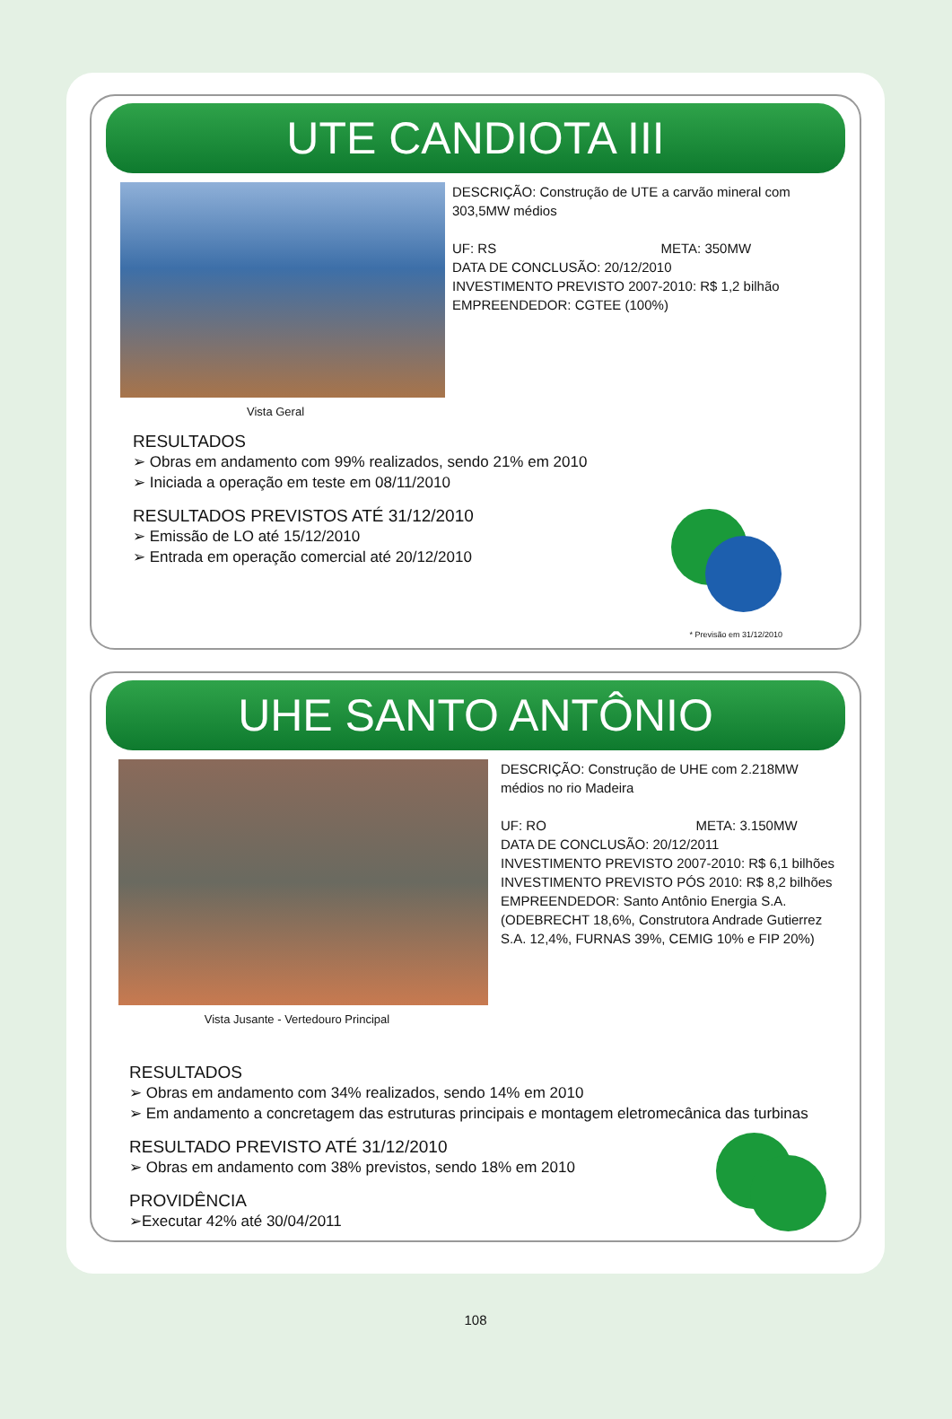UTE CANDIOTA III
Vista Geral
DESCRIÇÃO: Construção de UTE a carvão mineral com 303,5MW médios
UF: RS META: 350MW
DATA DE CONCLUSÃO: 20/12/2010
INVESTIMENTO PREVISTO 2007-2010: R$ 1,2 bilhão
EMPREENDEDOR: CGTEE (100%)
RESULTADOS
➢ Obras em andamento com 99% realizados, sendo 21% em 2010
➢ Iniciada a operação em teste em 08/11/2010
RESULTADOS PREVISTOS ATÉ 31/12/2010
➢ Emissão de LO até 15/12/2010
➢ Entrada em operação comercial até 20/12/2010
* Previsão em 31/12/2010
UHE SANTO ANTÔNIO
Vista Jusante - Vertedouro Principal
DESCRIÇÃO: Construção de UHE com 2.218MW médios no rio Madeira
UF: RO META: 3.150MW
DATA DE CONCLUSÃO: 20/12/2011
INVESTIMENTO PREVISTO 2007-2010: R$ 6,1 bilhões
INVESTIMENTO PREVISTO PÓS 2010: R$ 8,2 bilhões
EMPREENDEDOR: Santo Antônio Energia S.A. (ODEBRECHT 18,6%, Construtora Andrade Gutierrez S.A. 12,4%, FURNAS 39%, CEMIG 10% e FIP 20%)
RESULTADOS
➢ Obras em andamento com 34% realizados, sendo 14% em 2010
➢ Em andamento a concretagem das estruturas principais e montagem eletromecânica das turbinas
RESULTADO PREVISTO ATÉ 31/12/2010
➢ Obras em andamento com 38% previstos, sendo 18% em 2010
PROVIDÊNCIA
➢Executar 42% até 30/04/2011
108